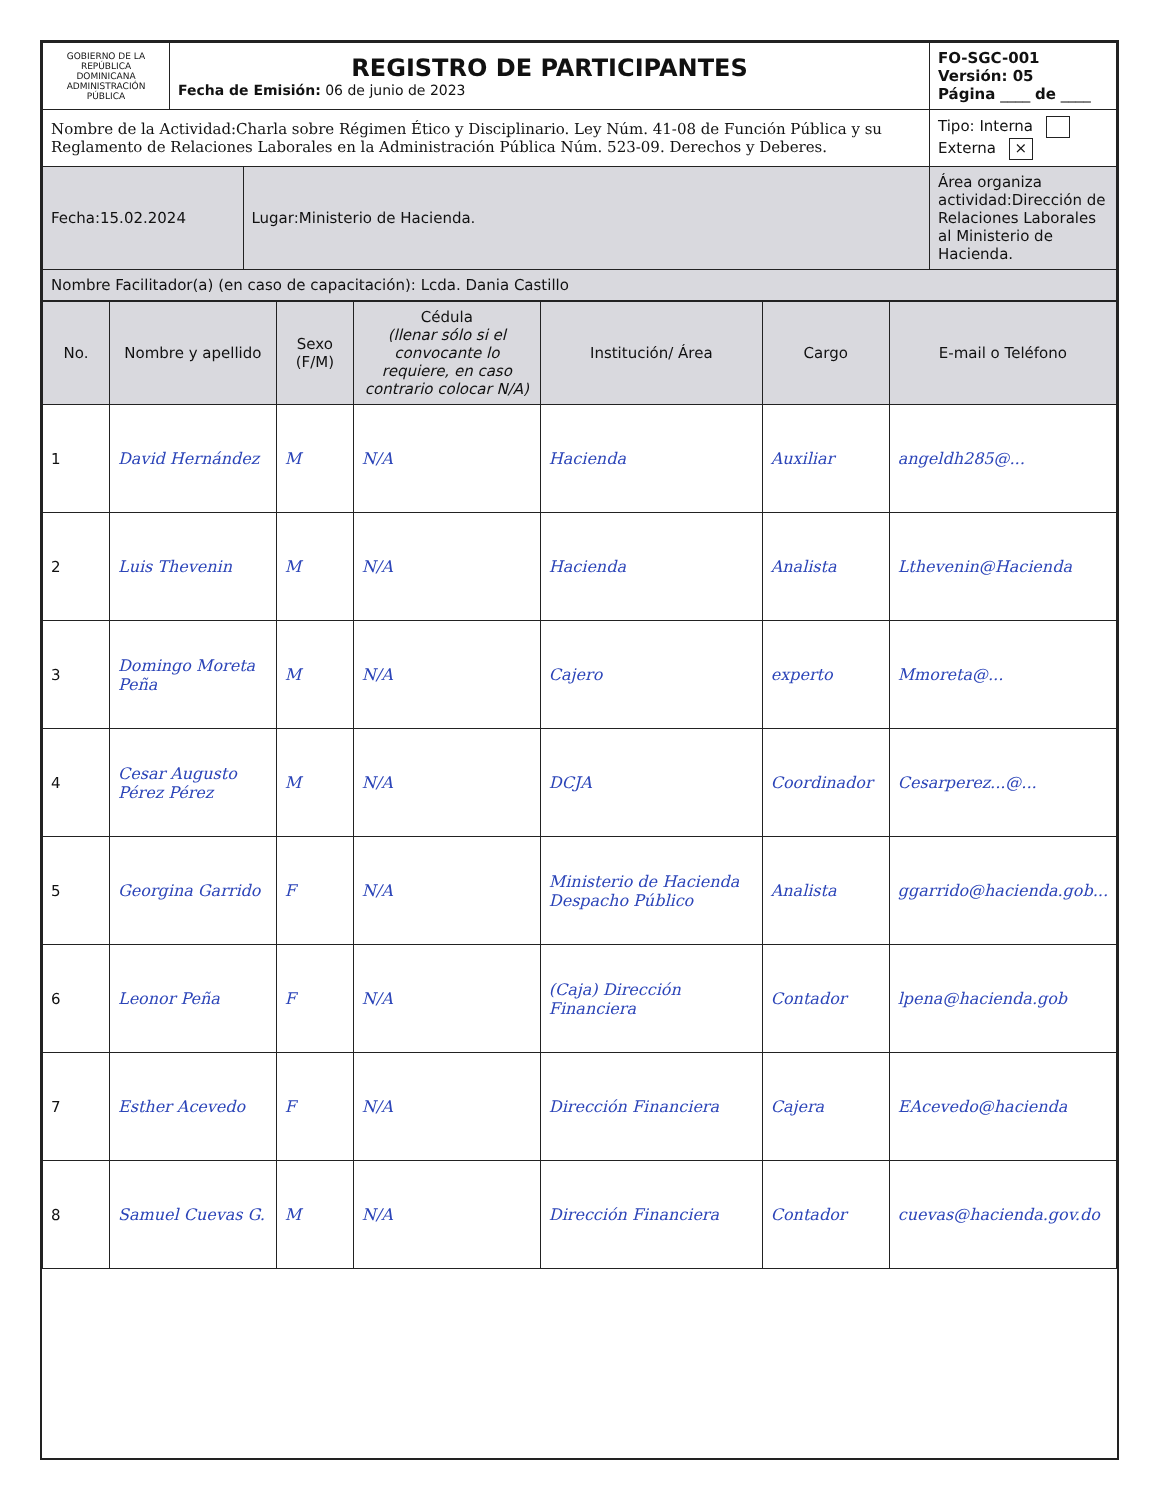| GOBIERNO DE LA REPÚBLICA DOMINICANA ADMINISTRACIÓN PÚBLICA | REGISTRO DE PARTICIPANTES Fecha de Emisión: 06 de junio de 2023 | | FO-SGC-001 Versión: 05 Página ____ de ____ |
| Nombre de la Actividad:Charla sobre Régimen Ético y Disciplinario. Ley Núm. 41-08 de Función Pública y su Reglamento de Relaciones Laborales en la Administración Pública Núm. 523-09. Derechos y Deberes. | | | Tipo: Interna Externa × |
| Fecha:15.02.2024 | | Lugar:Ministerio de Hacienda. | Área organiza actividad:Dirección de Relaciones Laborales al Ministerio de Hacienda. |
| Nombre Facilitador(a) (en caso de capacitación): Lcda. Dania Castillo | | | |
| No. | Nombre y apellido | Sexo (F/M) | Cédula (llenar sólo si el convocante lo requiere, en caso contrario colocar N/A) | Institución/ Área | Cargo | E-mail o Teléfono |
| --- | --- | --- | --- | --- | --- | --- |
| 1 | David Hernández | M | N/A | Hacienda | Auxiliar | angeldh285@... |
| 2 | Luis Thevenin | M | N/A | Hacienda | Analista | Lthevenin@Hacienda |
| 3 | Domingo Moreta Peña | M | N/A | Cajero | experto | Mmoreta@... |
| 4 | Cesar Augusto Pérez Pérez | M | N/A | DCJA | Coordinador | Cesarperez...@... |
| 5 | Georgina Garrido | F | N/A | Ministerio de Hacienda Despacho Público | Analista | ggarrido@hacienda.gob... |
| 6 | Leonor Peña | F | N/A | (Caja) Dirección Financiera | Contador | lpena@hacienda.gob |
| 7 | Esther Acevedo | F | N/A | Dirección Financiera | Cajera | EAcevedo@hacienda |
| 8 | Samuel Cuevas G. | M | N/A | Dirección Financiera | Contador | cuevas@hacienda.gov.do |